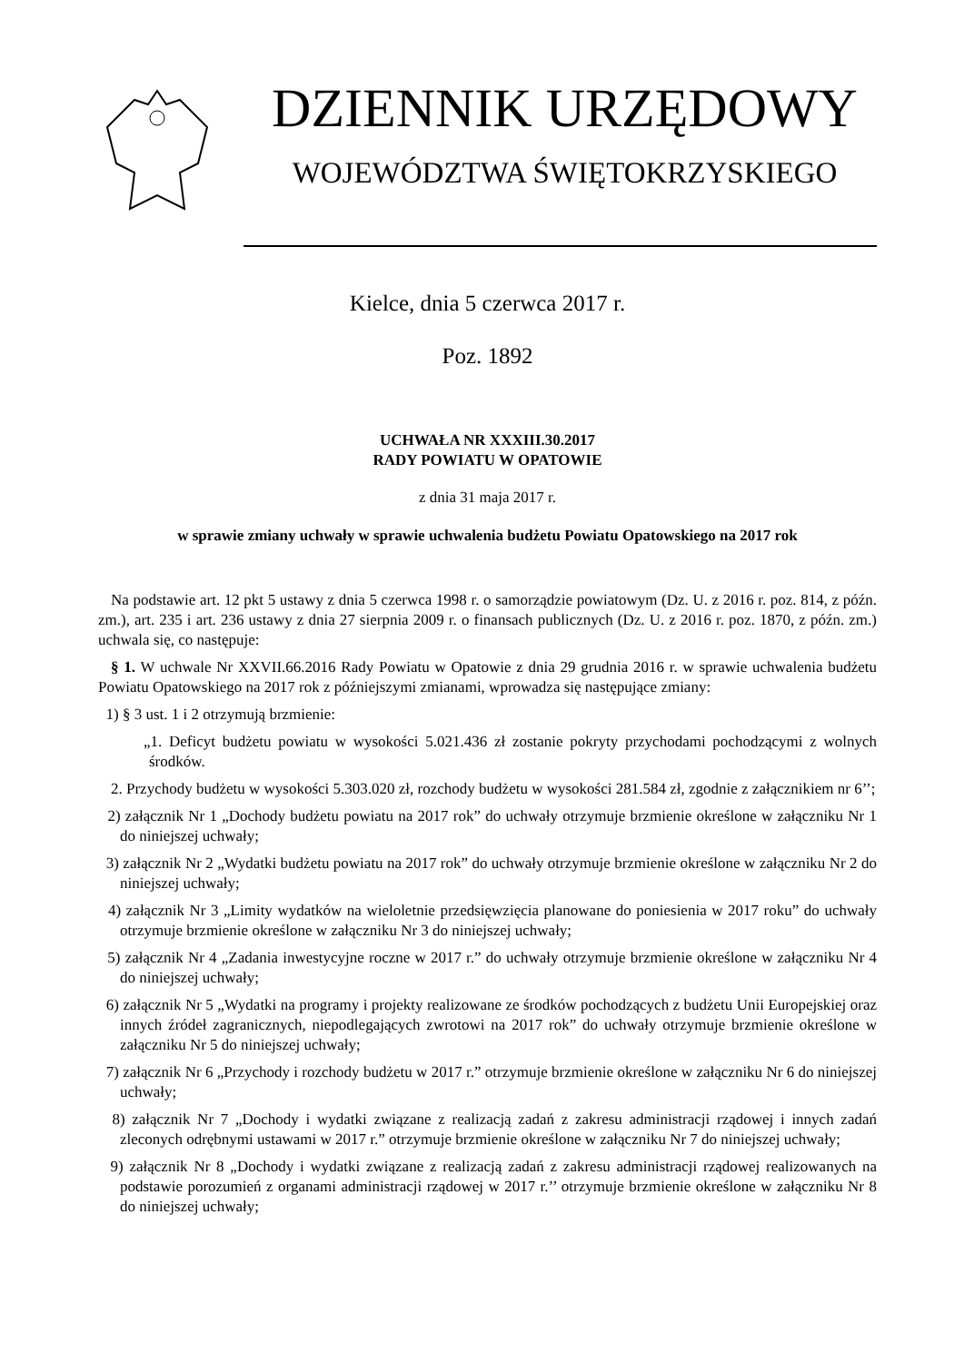DZIENNIK URZĘDOWY
WOJEWÓDZTWA ŚWIĘTOKRZYSKIEGO
Kielce, dnia 5 czerwca 2017 r.
Poz. 1892
UCHWAŁA NR XXXIII.30.2017
RADY POWIATU W OPATOWIE
z dnia 31 maja 2017 r.
w sprawie zmiany uchwały w sprawie uchwalenia budżetu Powiatu Opatowskiego na 2017 rok
Na podstawie art. 12 pkt 5 ustawy z dnia 5 czerwca 1998 r. o samorządzie powiatowym (Dz. U. z 2016 r. poz. 814, z późn. zm.), art. 235 i art. 236 ustawy z dnia 27 sierpnia 2009 r. o finansach publicznych (Dz. U. z 2016 r. poz. 1870, z późn. zm.) uchwala się, co następuje:
§ 1. W uchwale Nr XXVII.66.2016 Rady Powiatu w Opatowie z dnia 29 grudnia 2016 r. w sprawie uchwalenia budżetu Powiatu Opatowskiego na 2017 rok z późniejszymi zmianami, wprowadza się następujące zmiany:
1) § 3 ust. 1 i 2 otrzymują brzmienie:
„1. Deficyt budżetu powiatu w wysokości 5.021.436 zł zostanie pokryty przychodami pochodzącymi z wolnych środków.
2. Przychody budżetu w wysokości 5.303.020 zł, rozchody budżetu w wysokości 281.584 zł, zgodnie z załącznikiem nr 6’’;
2) załącznik Nr 1 „Dochody budżetu powiatu na 2017 rok” do uchwały otrzymuje brzmienie określone w załączniku Nr 1 do niniejszej uchwały;
3) załącznik Nr 2 „Wydatki budżetu powiatu na 2017 rok” do uchwały otrzymuje brzmienie określone w załączniku Nr 2 do niniejszej uchwały;
4) załącznik Nr 3 „Limity wydatków na wieloletnie przedsięwzięcia planowane do poniesienia w 2017 roku” do uchwały otrzymuje brzmienie określone w załączniku Nr 3 do niniejszej uchwały;
5) załącznik Nr 4 „Zadania inwestycyjne roczne w 2017 r.” do uchwały otrzymuje brzmienie określone w załączniku Nr 4 do niniejszej uchwały;
6) załącznik Nr 5 „Wydatki na programy i projekty realizowane ze środków pochodzących z budżetu Unii Europejskiej oraz innych źródeł zagranicznych, niepodlegających zwrotowi na 2017 rok” do uchwały otrzymuje brzmienie określone w załączniku Nr 5 do niniejszej uchwały;
7) załącznik Nr 6 „Przychody i rozchody budżetu w 2017 r.” otrzymuje brzmienie określone w załączniku Nr 6 do niniejszej uchwały;
8) załącznik Nr 7 „Dochody i wydatki związane z realizacją zadań z zakresu administracji rządowej i innych zadań zleconych odrębnymi ustawami w 2017 r.” otrzymuje brzmienie określone w załączniku Nr 7 do niniejszej uchwały;
9) załącznik Nr 8 „Dochody i wydatki związane z realizacją zadań z zakresu administracji rządowej realizowanych na podstawie porozumień z organami administracji rządowej w 2017 r.’’ otrzymuje brzmienie określone w załączniku Nr 8 do niniejszej uchwały;